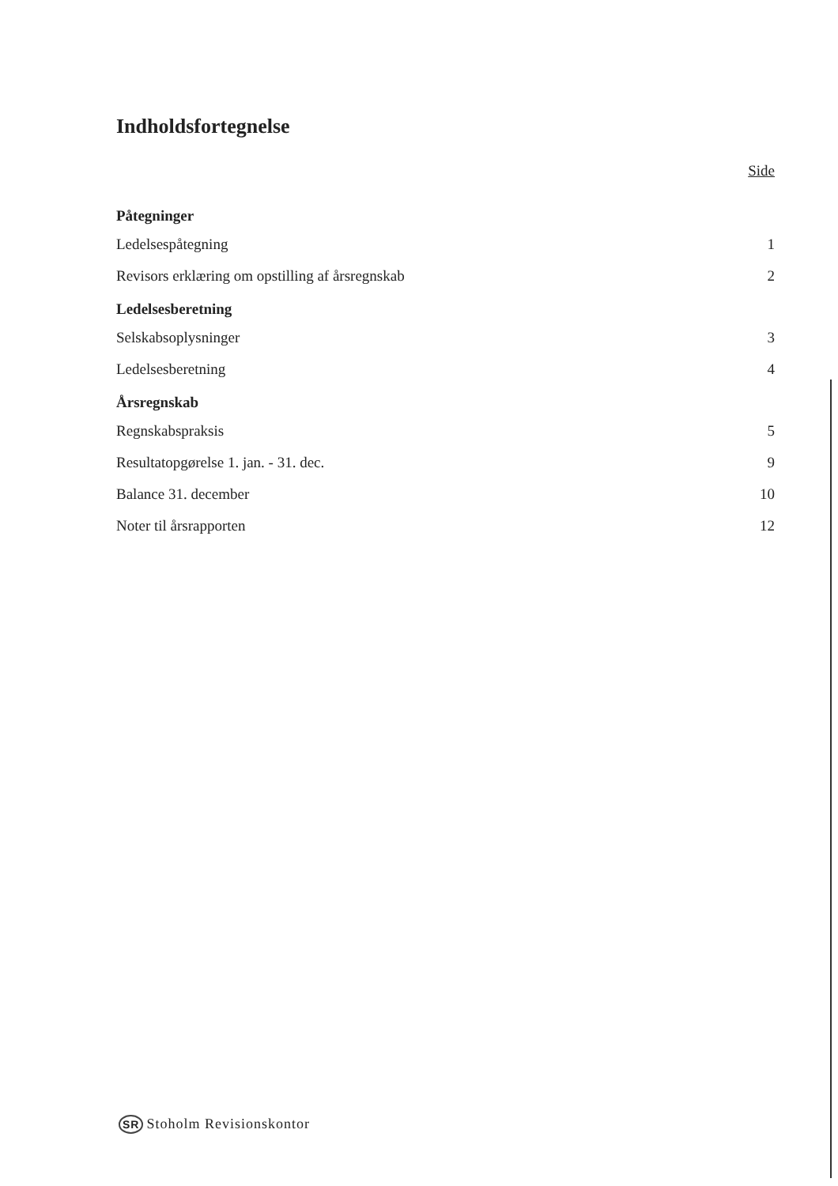Indholdsfortegnelse
Side
Påtegninger
Ledelsespåtegning 1
Revisors erklæring om opstilling af årsregnskab 2
Ledelsesberetning
Selskabsoplysninger 3
Ledelsesberetning 4
Årsregnskab
Regnskabspraksis 5
Resultatopgørelse 1. jan. - 31. dec. 9
Balance 31. december 10
Noter til årsrapporten 12
SR Stoholm Revisionskontor